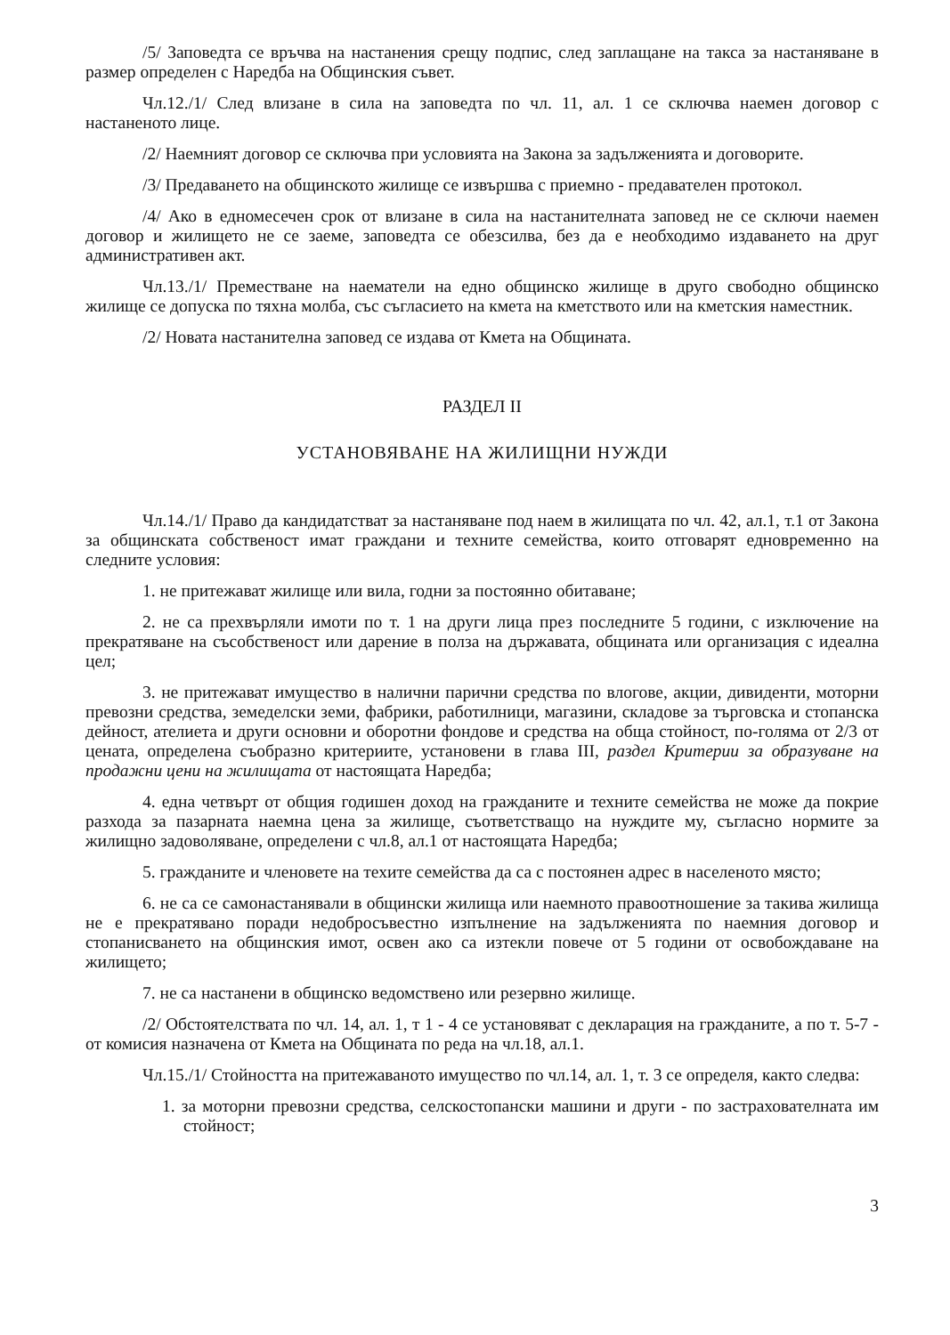/5/ Заповедта се връчва на настанения срещу подпис, след заплащане на такса за настаняване в размер определен с Наредба на Общинския съвет.
Чл.12./1/ След влизане в сила на заповедта по чл. 11, ал. 1 се сключва наемен договор с настаненото лице.
/2/ Наемният договор се сключва при условията на Закона за задълженията и договорите.
/3/ Предаването на общинското жилище се извършва с приемно - предавателен протокол.
/4/ Ако в едномесечен срок от влизане в сила на настанителната заповед не се сключи наемен договор и жилището не се заеме, заповедта се обезсилва, без да е необходимо издаването на друг административен акт.
Чл.13./1/ Преместване на наематели на едно общинско жилище в друго свободно общинско жилище се допуска по тяхна молба, със съгласието на кмета на кметството или на кметския наместник.
/2/ Новата настанителна заповед се издава от Кмета на Общината.
РАЗДЕЛ II
УСТАНОВЯВАНЕ НА ЖИЛИЩНИ НУЖДИ
Чл.14./1/ Право да кандидатстват за настаняване под наем в жилищата по чл. 42, ал.1, т.1 от Закона за общинската собственост имат граждани и техните семейства, които отговарят едновременно на следните условия:
1. не притежават жилище или вила, годни за постоянно обитаване;
2. не са прехвърляли имоти по т. 1 на други лица през последните 5 години, с изключение на прекратяване на съсобственост или дарение в полза на държавата, общината или организация с идеална цел;
3. не притежават имущество в налични парични средства по влогове, акции, дивиденти, моторни превозни средства, земеделски земи, фабрики, работилници, магазини, складове за търговска и стопанска дейност, ателиета и други основни и оборотни фондове и средства на обща стойност, по-голяма от 2/3 от цената, определена съобразно критериите, установени в глава III, раздел Критерии за образуване на продажни цени на жилищата от настоящата Наредба;
4. една четвърт от общия годишен доход на гражданите и техните семейства не може да покрие разхода за пазарната наемна цена за жилище, съответстващо на нуждите му, съгласно нормите за жилищно задоволяване, определени с чл.8, ал.1 от настоящата Наредба;
5. гражданите и членовете на техите семейства да са с постоянен адрес в населеното място;
6. не са се самонастанявали в общински жилища или наемното правоотношение за такива жилища не е прекратявано поради недобросъвестно изпълнение на задълженията по наемния договор и стопанисването на общинския имот, освен ако са изтекли повече от 5 години от освобождаване на жилището;
7. не са настанени в общинско ведомствено или резервно жилище.
/2/ Обстоятелствата по чл. 14, ал. 1, т 1 - 4 се установяват с декларация на гражданите, а по т. 5-7 - от комисия назначена от Кмета на Общината по реда на чл.18, ал.1.
Чл.15./1/ Стойността на притежаваното имущество по чл.14, ал. 1, т. 3 се определя, както следва:
1. за моторни превозни средства, селскостопански машини и други - по застрахователната им стойност;
3